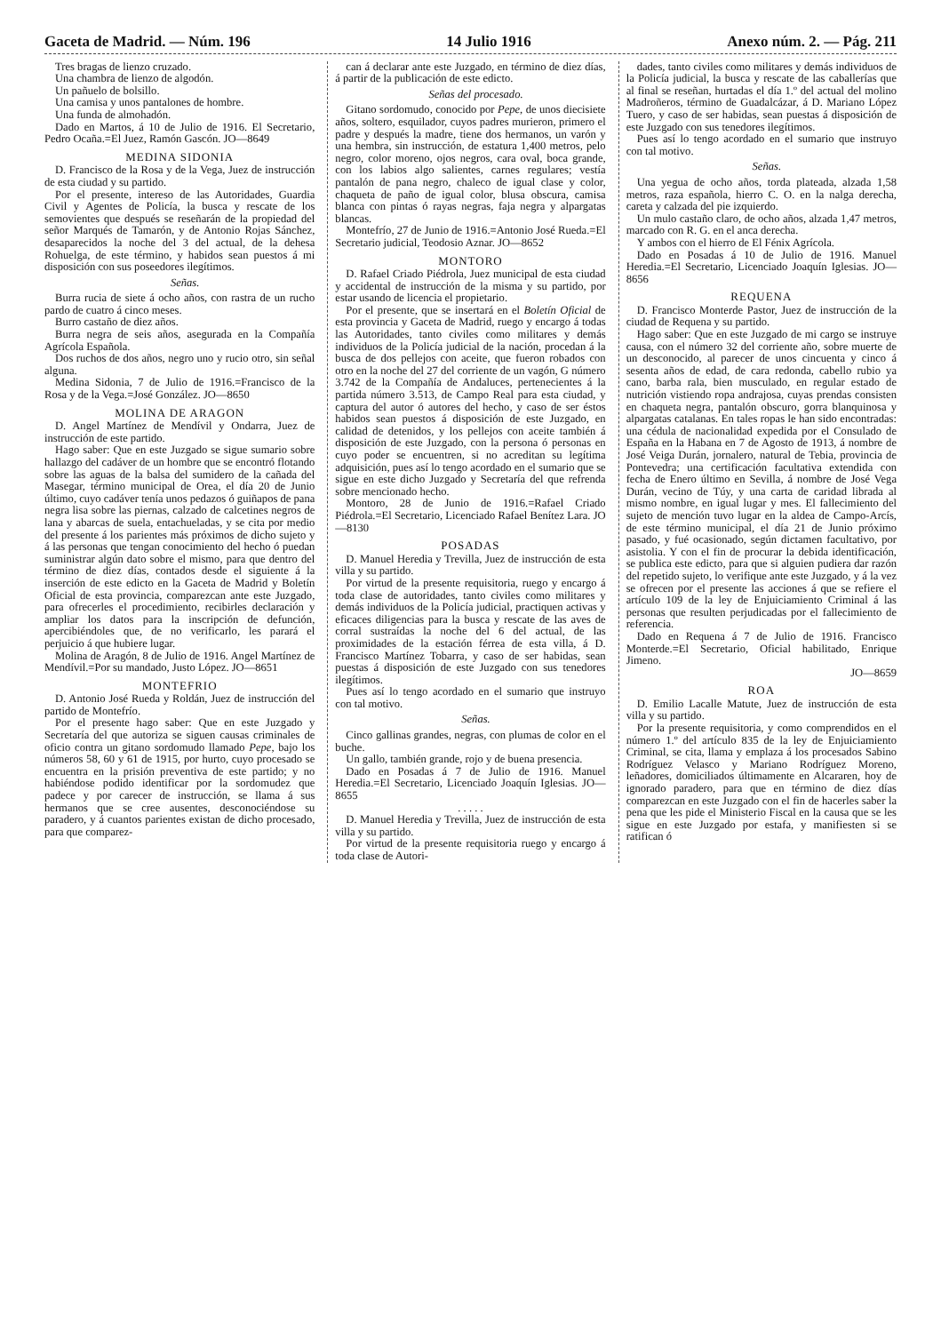Gaceta de Madrid. — Núm. 196 14 Julio 1916 Anexo núm. 2. — Pág. 211
Tres bragas de lienzo cruzado.
Una chambra de lienzo de algodón.
Un pañuelo de bolsillo.
Una camisa y unos pantalones de hombre.
Una funda de almohadón.
Dado en Martos, á 10 de Julio de 1916. El Secretario, Pedro Ocaña.=El Juez, Ramón Gascón. JO—8649
MEDINA SIDONIA
D. Francisco de la Rosa y de la Vega, Juez de instrucción de esta ciudad y su partido.
Por el presente, intereso de las Autoridades, Guardia Civil y Agentes de Policía, la busca y rescate de los semovientes que después se reseñarán de la propiedad del señor Marqués de Tamarón, y de Antonio Rojas Sánchez, desaparecidos la noche del 3 del actual, de la dehesa Rohuelga, de este término, y habidos sean puestos á mi disposición con sus poseedores ilegítimos.
Señas.
Burra rucia de siete á ocho años, con rastra de un rucho pardo de cuatro á cinco meses.
Burro castaño de diez años.
Burra negra de seis años, asegurada en la Compañía Agrícola Española.
Dos ruchos de dos años, negro uno y rucio otro, sin señal alguna.
Medina Sidonia, 7 de Julio de 1916.=Francisco de la Rosa y de la Vega.=José González. JO—8650
MOLINA DE ARAGON
D. Angel Martínez de Mendívil y Ondarra, Juez de instrucción de este partido.
Hago saber: Que en este Juzgado se sigue sumario sobre hallazgo del cadáver de un hombre que se encontró flotando sobre las aguas de la balsa del sumidero de la cañada del Masegar, término municipal de Orea, el día 20 de Junio último, cuyo cadáver tenía unos pedazos ó guiñapos de pana negra lisa sobre las piernas, calzado de calcetines negros de lana y abarcas de suela, entachueladas, y se cita por medio del presente á los parientes más próximos de dicho sujeto y á las personas que tengan conocimiento del hecho ó puedan suministrar algún dato sobre el mismo, para que dentro del término de diez días, contados desde el siguiente á la inserción de este edicto en la Gaceta de Madrid y Boletín Oficial de esta provincia, comparezcan ante este Juzgado, para ofrecerles el procedimiento, recibirles declaración y ampliar los datos para la inscripción de defunción, apercibiéndoles que, de no verificarlo, les parará el perjuicio á que hubiere lugar.
Molina de Aragón, 8 de Julio de 1916. Angel Martínez de Mendívil.=Por su mandado, Justo López. JO—8651
MONTEFRIO
D. Antonio José Rueda y Roldán, Juez de instrucción del partido de Montefrío.
Por el presente hago saber: Que en este Juzgado y Secretaría del que autoriza se siguen causas criminales de oficio contra un gitano sordomudo llamado Pepe, bajo los números 58, 60 y 61 de 1915, por hurto, cuyo procesado se encuentra en la prisión preventiva de este partido; y no habiéndose podido identificar por la sordomudez que padece y por carecer de instrucción, se llama á sus hermanos que se cree ausentes, desconociéndose su paradero, y á cuantos parientes existan de dicho procesado, para que comparez-
can á declarar ante este Juzgado, en término de diez días, á partir de la publicación de este edicto.
Señas del procesado.
Gitano sordomudo, conocido por Pepe, de unos diecisiete años, soltero, esquilador, cuyos padres murieron, primero el padre y después la madre, tiene dos hermanos, un varón y una hembra, sin instrucción, de estatura 1,400 metros, pelo negro, color moreno, ojos negros, cara oval, boca grande, con los labios algo salientes, carnes regulares; vestía pantalón de pana negro, chaleco de igual clase y color, chaqueta de paño de igual color, blusa obscura, camisa blanca con pintas ó rayas negras, faja negra y alpargatas blancas.
Montefrío, 27 de Junio de 1916.=Antonio José Rueda.=El Secretario judicial, Teodosio Aznar. JO—8652
MONTORO
D. Rafael Criado Piédrola, Juez municipal de esta ciudad y accidental de instrucción de la misma y su partido, por estar usando de licencia el propietario.
Por el presente, que se insertará en el Boletín Oficial de esta provincia y Gaceta de Madrid, ruego y encargo á todas las Autoridades, tanto civiles como militares y demás individuos de la Policía judicial de la nación, procedan á la busca de dos pellejos con aceite, que fueron robados con otro en la noche del 27 del corriente de un vagón, G número 3.742 de la Compañía de Andaluces, pertenecientes á la partida número 3.513, de Campo Real para esta ciudad, y captura del autor ó autores del hecho, y caso de ser éstos habidos sean puestos á disposición de este Juzgado, en calidad de detenidos, y los pellejos con aceite también á disposición de este Juzgado, con la persona ó personas en cuyo poder se encuentren, si no acreditan su legítima adquisición, pues así lo tengo acordado en el sumario que se sigue en este dicho Juzgado y Secretaría del que refrenda sobre mencionado hecho.
Montoro, 28 de Junio de 1916.=Rafael Criado Piédrola.=El Secretario, Licenciado Rafael Benítez Lara. JO—8130
POSADAS
D. Manuel Heredia y Trevilla, Juez de instrucción de esta villa y su partido.
Por virtud de la presente requisitoria, ruego y encargo á toda clase de autoridades, tanto civiles como militares y demás individuos de la Policía judicial, practiquen activas y eficaces diligencias para la busca y rescate de las aves de corral sustraídas la noche del 6 del actual, de las proximidades de la estación férrea de esta villa, á D. Francisco Martínez Tobarra, y caso de ser habidas, sean puestas á disposición de este Juzgado con sus tenedores ilegítimos.
Pues así lo tengo acordado en el sumario que instruyo con tal motivo.
Señas.
Cinco gallinas grandes, negras, con plumas de color en el buche.
Un gallo, también grande, rojo y de buena presencia.
Dado en Posadas á 7 de Julio de 1916. Manuel Heredia.=El Secretario, Licenciado Joaquín Iglesias. JO—8655
. . . . .
D. Manuel Heredia y Trevilla, Juez de instrucción de esta villa y su partido.
Por virtud de la presente requisitoria ruego y encargo á toda clase de Autori-
dades, tanto civiles como militares y demás individuos de la Policía judicial, la busca y rescate de las caballerías que al final se reseñan, hurtadas el día 1.º del actual del molino Madroñeros, término de Guadalcázar, á D. Mariano López Tuero, y caso de ser habidas, sean puestas á disposición de este Juzgado con sus tenedores ilegítimos.
Pues así lo tengo acordado en el sumario que instruyo con tal motivo.
Señas.
Una yegua de ocho años, torda plateada, alzada 1,58 metros, raza española, hierro C. O. en la nalga derecha, careta y calzada del pie izquierdo.
Un mulo castaño claro, de ocho años, alzada 1,47 metros, marcado con R. G. en el anca derecha.
Y ambos con el hierro de El Fénix Agrícola.
Dado en Posadas á 10 de Julio de 1916. Manuel Heredia.=El Secretario, Licenciado Joaquín Iglesias. JO—8656
REQUENA
D. Francisco Monterde Pastor, Juez de instrucción de la ciudad de Requena y su partido.
Hago saber: Que en este Juzgado de mi cargo se instruye causa, con el número 32 del corriente año, sobre muerte de un desconocido, al parecer de unos cincuenta y cinco á sesenta años de edad, de cara redonda, cabello rubio ya cano, barba rala, bien musculado, en regular estado de nutrición vistiendo ropa andrajosa, cuyas prendas consisten en chaqueta negra, pantalón obscuro, gorra blanquinosa y alpargatas catalanas. En tales ropas le han sido encontradas: una cédula de nacionalidad expedida por el Consulado de España en la Habana en 7 de Agosto de 1913, á nombre de José Veiga Durán, jornalero, natural de Tebia, provincia de Pontevedra; una certificación facultativa extendida con fecha de Enero último en Sevilla, á nombre de José Vega Durán, vecino de Túy, y una carta de caridad librada al mismo nombre, en igual lugar y mes. El fallecimiento del sujeto de mención tuvo lugar en la aldea de Campo-Arcís, de este término municipal, el día 21 de Junio próximo pasado, y fué ocasionado, según dictamen facultativo, por asistolia. Y con el fin de procurar la debida identificación, se publica este edicto, para que si alguien pudiera dar razón del repetido sujeto, lo verifique ante este Juzgado, y á la vez se ofrecen por el presente las acciones á que se refiere el artículo 109 de la ley de Enjuiciamiento Criminal á las personas que resulten perjudicadas por el fallecimiento de referencia.
Dado en Requena á 7 de Julio de 1916. Francisco Monterde.=El Secretario, Oficial habilitado, Enrique Jimeno.
JO—8659
ROA
D. Emilio Lacalle Matute, Juez de instrucción de esta villa y su partido.
Por la presente requisitoria, y como comprendidos en el número 1.º del artículo 835 de la ley de Enjuiciamiento Criminal, se cita, llama y emplaza á los procesados Sabino Rodríguez Velasco y Mariano Rodríguez Moreno, leñadores, domiciliados últimamente en Alcararen, hoy de ignorado paradero, para que en término de diez días comparezcan en este Juzgado con el fin de hacerles saber la pena que les pide el Ministerio Fiscal en la causa que se les sigue en este Juzgado por estafa, y manifiesten si se ratifican ó